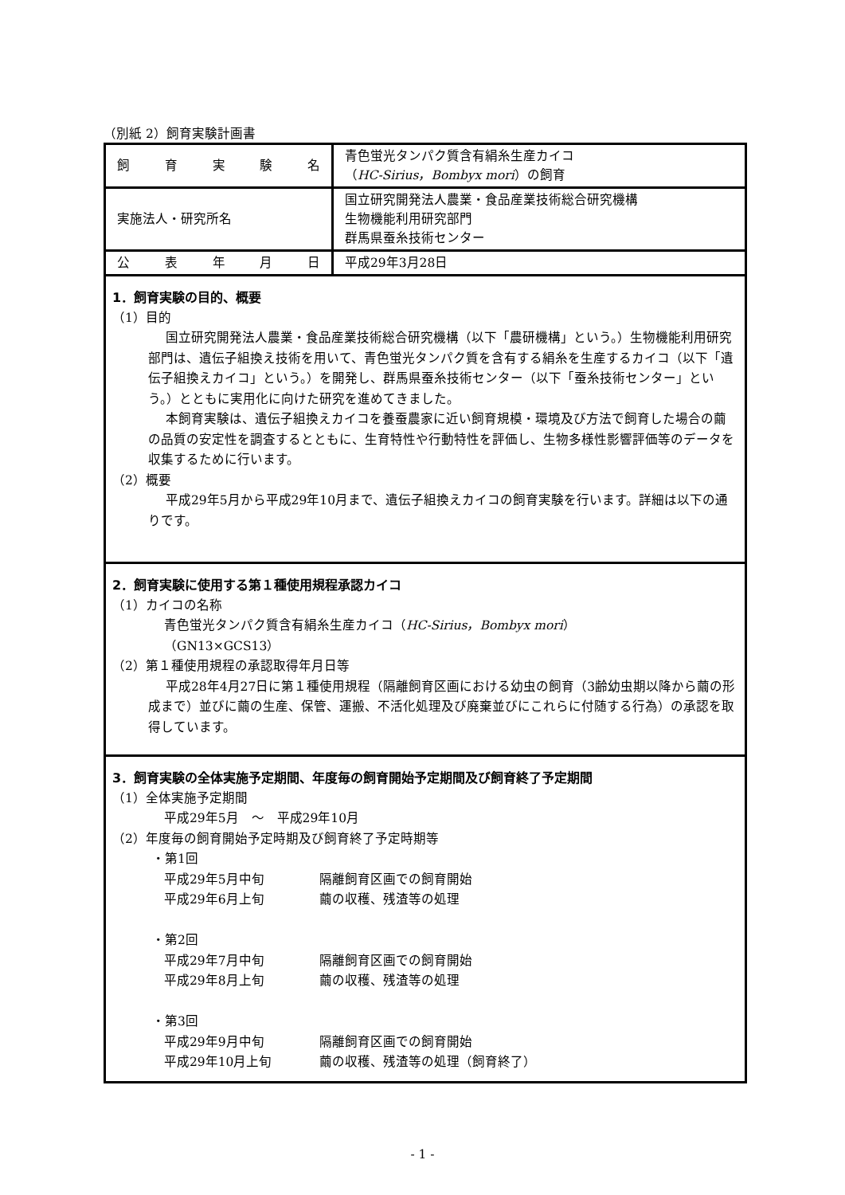（別紙 2）飼育実験計画書
| 飼 育 実 験 名 | 青色蛍光タンパク質含有絹糸生産カイコ （ HC-Sirius，Bombyx mori ）の飼育 |
| 実施法人・研究所名 | 国立研究開発法人農業・食品産業技術総合研究機構 生物機能利用研究部門 群馬県蚕糸技術センター |
| 公 表 年 月 日 | 平成29年3月28日 |
1．飼育実験の目的、概要
（1）目的
国立研究開発法人農業・食品産業技術総合研究機構（以下「農研機構」という。）生物機能利用研究部門は、遺伝子組換え技術を用いて、青色蛍光タンパク質を含有する絹糸を生産するカイコ（以下「遺伝子組換えカイコ」という。）を開発し、群馬県蚕糸技術センター（以下「蚕糸技術センター」という。）とともに実用化に向けた研究を進めてきました。
本飼育実験は、遺伝子組換えカイコを養蚕農家に近い飼育規模・環境及び方法で飼育した場合の繭の品質の安定性を調査するとともに、生育特性や行動特性を評価し、生物多様性影響評価等のデータを収集するために行います。
（2）概要
平成29年5月から平成29年10月まで、遺伝子組換えカイコの飼育実験を行います。詳細は以下の通りです。
2．飼育実験に使用する第１種使用規程承認カイコ
（1）カイコの名称
青色蛍光タンパク質含有絹糸生産カイコ（HC-Sirius，Bombyx mori）
（GN13×GCS13）
（2）第１種使用規程の承認取得年月日等
平成28年4月27日に第１種使用規程（隔離飼育区画における幼虫の飼育（3齢幼虫期以降から繭の形成まで）並びに繭の生産、保管、運搬、不活化処理及び廃棄並びにこれらに付随する行為）の承認を取得しています。
3．飼育実験の全体実施予定期間、年度毎の飼育開始予定期間及び飼育終了予定期間
（1）全体実施予定期間
平成29年5月　～　平成29年10月
（2）年度毎の飼育開始予定時期及び飼育終了予定時期等
・第1回
平成29年5月中旬 隔離飼育区画での飼育開始
平成29年6月上旬 繭の収穫、残渣等の処理
・第2回
平成29年7月中旬 隔離飼育区画での飼育開始
平成29年8月上旬 繭の収穫、残渣等の処理
・第3回
平成29年9月中旬 隔離飼育区画での飼育開始
平成29年10月上旬 繭の収穫、残渣等の処理（飼育終了）
- 1 -